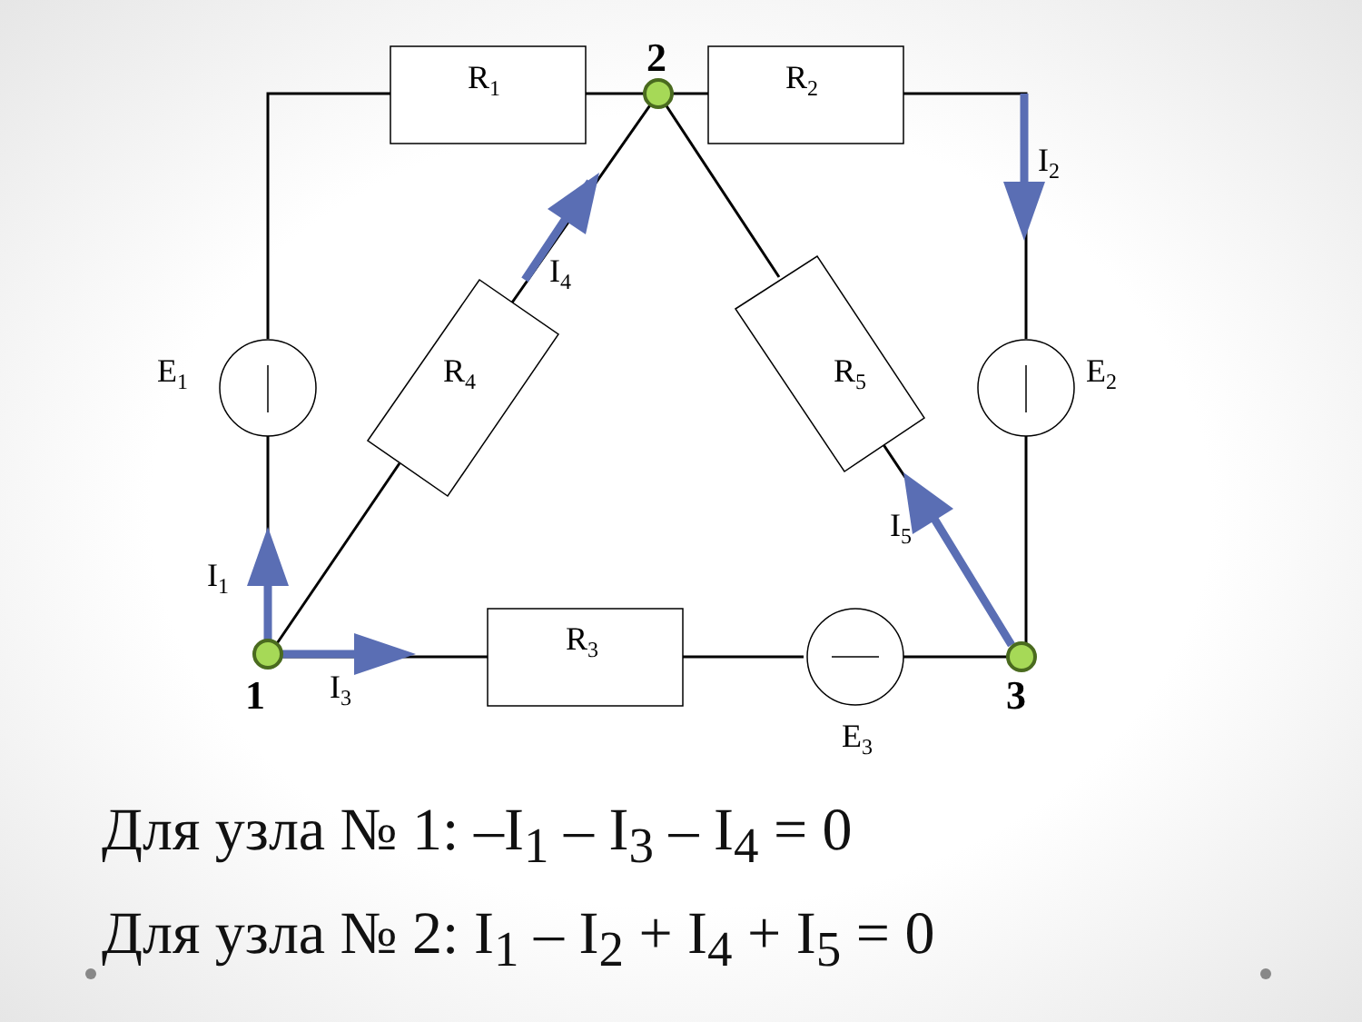R1
R2
R3
R4
R5
E1
E2
E3
I1
I2
I3
I4
I5
1
2
3
Для узла № 1: –I<sub>1</sub> – I<sub>3</sub> – I<sub>4</sub> = 0
Для узла № 2: I<sub>1</sub> – I<sub>2</sub> + I<sub>4</sub> + I<sub>5</sub> = 0